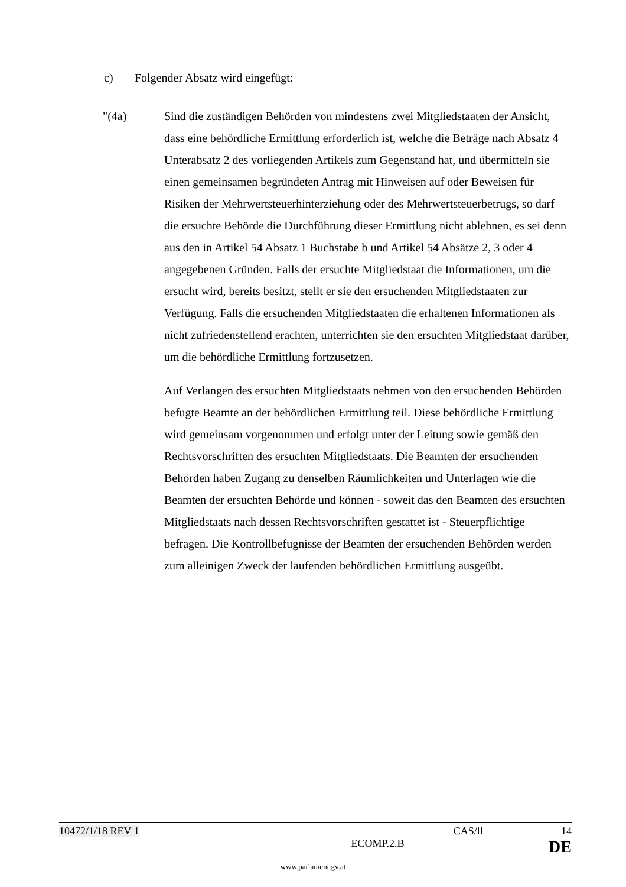c) Folgender Absatz wird eingefügt:
"(4a) Sind die zuständigen Behörden von mindestens zwei Mitgliedstaaten der Ansicht, dass eine behördliche Ermittlung erforderlich ist, welche die Beträge nach Absatz 4 Unterabsatz 2 des vorliegenden Artikels zum Gegenstand hat, und übermitteln sie einen gemeinsamen begründeten Antrag mit Hinweisen auf oder Beweisen für Risiken der Mehrwertsteuerhinterziehung oder des Mehrwertsteuerbetrugs, so darf die ersuchte Behörde die Durchführung dieser Ermittlung nicht ablehnen, es sei denn aus den in Artikel 54 Absatz 1 Buchstabe b und Artikel 54 Absätze 2, 3 oder 4 angegebenen Gründen. Falls der ersuchte Mitgliedstaat die Informationen, um die ersucht wird, bereits besitzt, stellt er sie den ersuchenden Mitgliedstaaten zur Verfügung. Falls die ersuchenden Mitgliedstaaten die erhaltenen Informationen als nicht zufriedenstellend erachten, unterrichten sie den ersuchten Mitgliedstaat darüber, um die behördliche Ermittlung fortzusetzen.
Auf Verlangen des ersuchten Mitgliedstaats nehmen von den ersuchenden Behörden befugte Beamte an der behördlichen Ermittlung teil. Diese behördliche Ermittlung wird gemeinsam vorgenommen und erfolgt unter der Leitung sowie gemäß den Rechtsvorschriften des ersuchten Mitgliedstaats. Die Beamten der ersuchenden Behörden haben Zugang zu denselben Räumlichkeiten und Unterlagen wie die Beamten der ersuchten Behörde und können - soweit das den Beamten des ersuchten Mitgliedstaats nach dessen Rechtsvorschriften gestattet ist - Steuerpflichtige befragen. Die Kontrollbefugnisse der Beamten der ersuchenden Behörden werden zum alleinigen Zweck der laufenden behördlichen Ermittlung ausgeübt.
10472/1/18 REV 1 CAS/ll 14
ECOMP.2.B DE
www.parlament.gv.at